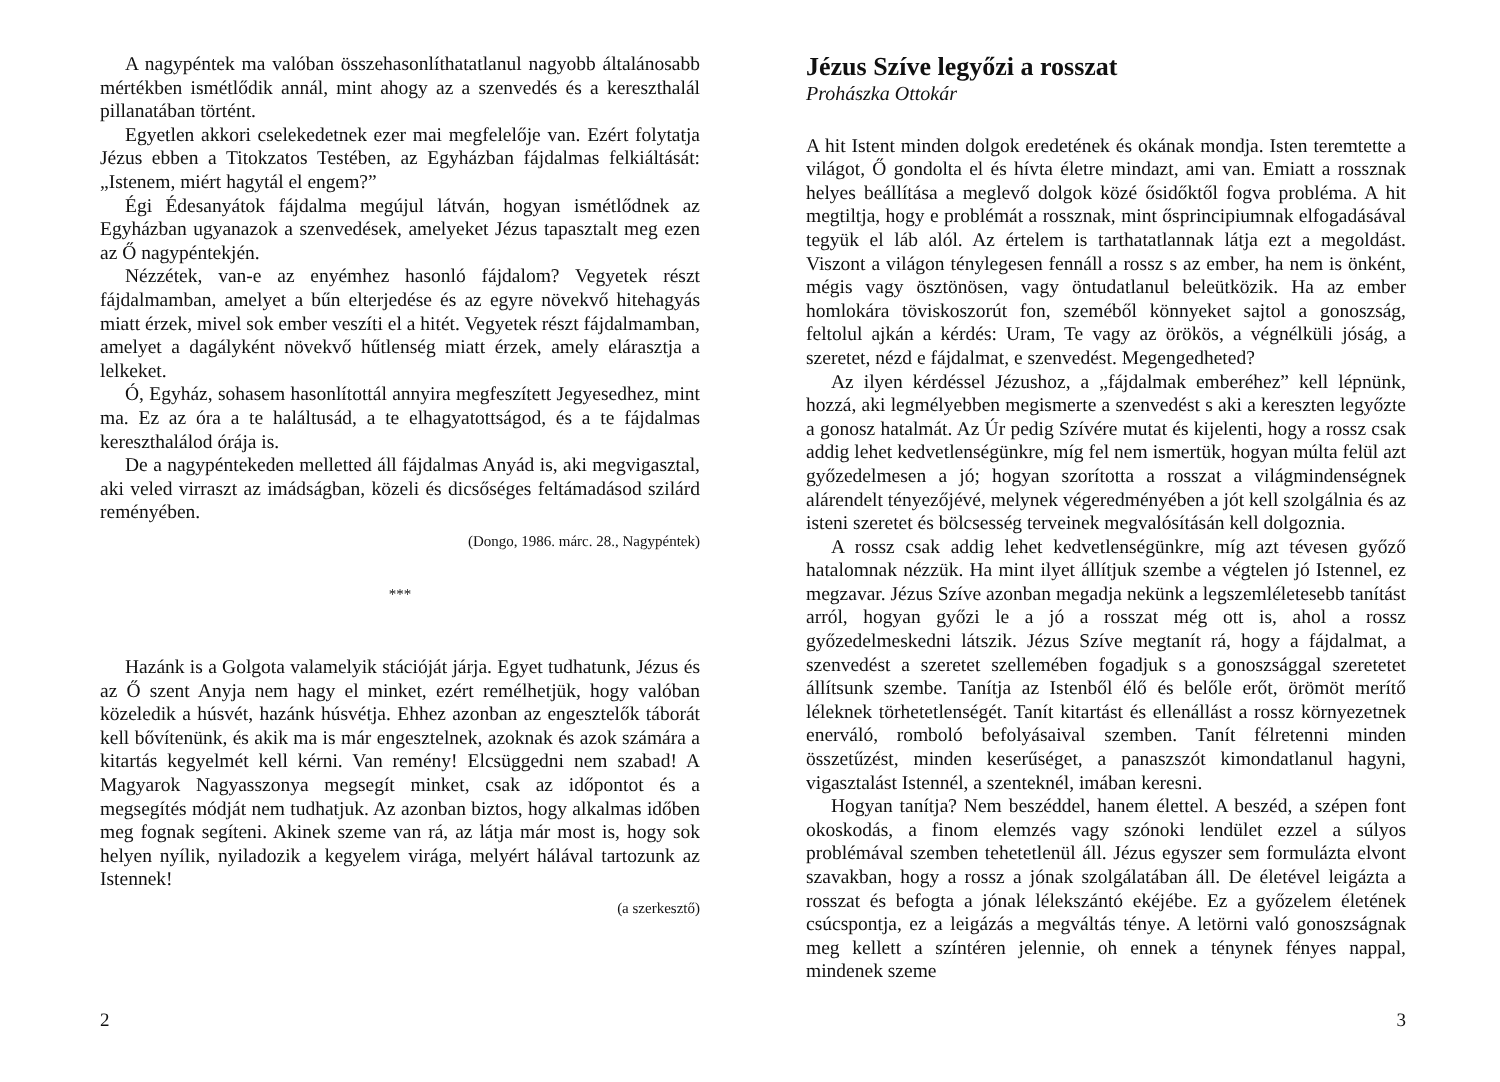A nagypéntek ma valóban összehasonlíthatatlanul nagyobb általánosabb mértékben ismétlődik annál, mint ahogy az a szenvedés és a kereszthalál pillanatában történt.
Egyetlen akkori cselekedetnek ezer mai megfelelője van. Ezért folytatja Jézus ebben a Titokzatos Testében, az Egyházban fájdalmas felkiáltását: „Istenem, miért hagytál el engem?”
Égi Édesanyátok fájdalma megújul látván, hogyan ismétlődnek az Egyházban ugyanazok a szenvedések, amelyeket Jézus tapasztalt meg ezen az Ő nagypéntekjén.
Nézzétek, van-e az enyémhez hasonló fájdalom? Vegyetek részt fájdalmamban, amelyet a bűn elterjedése és az egyre növekvő hitehagyás miatt érzek, mivel sok ember veszíti el a hitét. Vegyetek részt fájdalmamban, amelyet a dagályként növekvő hűtlenség miatt érzek, amely elárasztja a lelkeket.
Ó, Egyház, sohasem hasonlítottál annyira megfeszített Jegyesedhez, mint ma. Ez az óra a te haláltusád, a te elhagyatottságod, és a te fájdalmas kereszthalálod órája is.
De a nagypéntekeden melletted áll fájdalmas Anyád is, aki megvigasztal, aki veled virraszt az imádságban, közeli és dicsőséges feltámadásod szilárd reményében.
(Dongo, 1986. márc. 28., Nagypéntek)
***
Hazánk is a Golgota valamelyik stációját járja. Egyet tudhatunk, Jézus és az Ő szent Anyja nem hagy el minket, ezért remélhetjük, hogy valóban közeledik a húsvét, hazánk húsvétja. Ehhez azonban az engesztelők táborát kell bővítenünk, és akik ma is már engesztelnek, azoknak és azok számára a kitartás kegyelmét kell kérni. Van remény! Elcsüggedni nem szabad! A Magyarok Nagyasszonya megsegít minket, csak az időpontot és a megsegítés módját nem tudhatjuk. Az azonban biztos, hogy alkalmas időben meg fognak segíteni. Akinek szeme van rá, az látja már most is, hogy sok helyen nyílik, nyiladozik a kegyelem virága, melyért hálával tartozunk az Istennek!
(a szerkesztő)
2
Jézus Szíve legyőzi a rosszat
Prohászka Ottokár
A hit Istent minden dolgok eredetének és okának mondja. Isten teremtette a világot, Ő gondolta el és hívta életre mindazt, ami van. Emiatt a rossznak helyes beállítása a meglevő dolgok közé ősidőktől fogva probléma. A hit megtiltja, hogy e problémát a rossznak, mint ősprincipiumnak elfogadásával tegyük el láb alól. Az értelem is tarthatatlannak látja ezt a megoldást. Viszont a világon ténylegesen fennáll a rossz s az ember, ha nem is önként, mégis vagy ösztönösen, vagy öntudatlanul beleütközik. Ha az ember homlokára töviskoszorút fon, szeméből könnyeket sajtol a gonoszság, feltolul ajkán a kérdés: Uram, Te vagy az örökös, a végnélküli jóság, a szeretet, nézd e fájdalmat, e szenvedést. Megengedheted?
Az ilyen kérdéssel Jézushoz, a „fájdalmak emberéhez” kell lépnünk, hozzá, aki legmélyebben megismerte a szenvedést s aki a kereszten legyőzte a gonosz hatalmát. Az Úr pedig Szívére mutat és kijelenti, hogy a rossz csak addig lehet kedvetlenségünkre, míg fel nem ismertük, hogyan múlta felül azt győzedelmesen a jó; hogyan szorította a rosszat a világmindenségnek alárendelt tényezőjévé, melynek végeredményében a jót kell szolgálnia és az isteni szeretet és bölcsesség terveinek megvalósításán kell dolgoznia.
A rossz csak addig lehet kedvetlenségünkre, míg azt tévesen győző hatalomnak nézzük. Ha mint ilyet állítjuk szembe a végtelen jó Istennel, ez megzavar. Jézus Szíve azonban megadja nekünk a legszemléletesebb tanítást arról, hogyan győzi le a jó a rosszat még ott is, ahol a rossz győzedelmeskedni látszik. Jézus Szíve megtanít rá, hogy a fájdalmat, a szenvedést a szeretet szellemében fogadjuk s a gonoszsággal szeretetet állítsunk szembe. Tanítja az Istenből élő és belőle erőt, örömöt merítő léleknek törhetetlenségét. Tanít kitartást és ellenállást a rossz környezetnek enerváló, romboló befolyásaival szemben. Tanít félretenni minden összetűzést, minden keserűséget, a panaszszót kimondatlanul hagyni, vigasztalást Istennél, a szenteknél, imában keresni.
Hogyan tanítja? Nem beszéddel, hanem élettel. A beszéd, a szépen font okoskodás, a finom elemzés vagy szónoki lendület ezzel a súlyos problémával szemben tehetetlenül áll. Jézus egyszer sem formulázta elvont szavakban, hogy a rossz a jónak szolgálatában áll. De életével leigázta a rosszat és befogta a jónak lélekszántó ekéjébe. Ez a győzelem életének csúcspontja, ez a leigázás a megváltás ténye. A letörni való gonoszságnak meg kellett a színtéren jelennie, oh ennek a ténynek fényes nappal, mindenek szeme
3